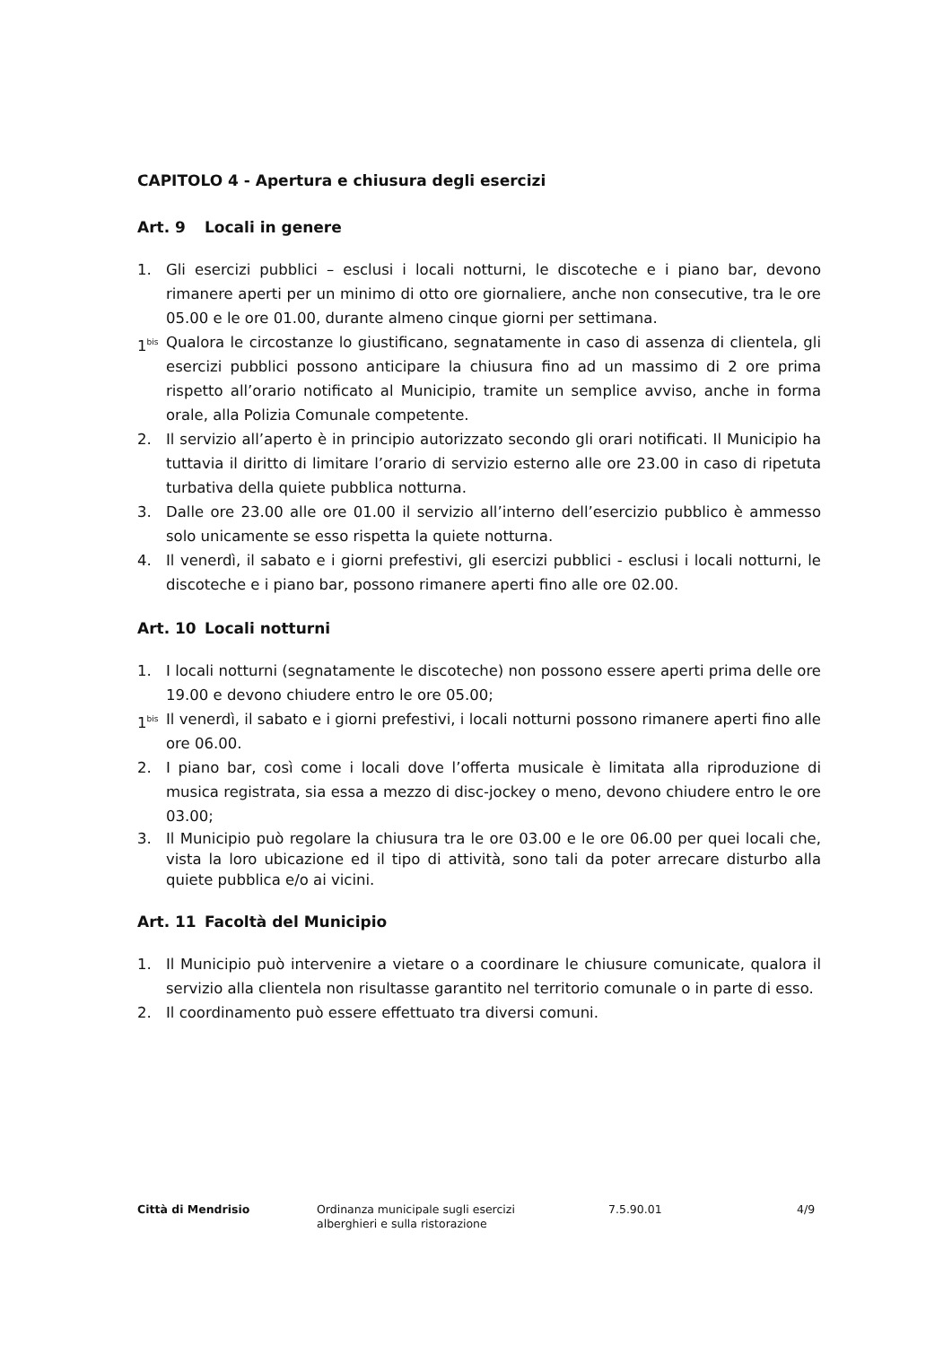CAPITOLO 4 - Apertura e chiusura degli esercizi
Art. 9 Locali in genere
1. Gli esercizi pubblici – esclusi i locali notturni, le discoteche e i piano bar, devono rimanere aperti per un minimo di otto ore giornaliere, anche non consecutive, tra le ore 05.00 e le ore 01.00, durante almeno cinque giorni per settimana.
1<sup>bis</sup>
Qualora le circostanze lo giustificano, segnatamente in caso di assenza di clientela, gli esercizi pubblici possono anticipare la chiusura fino ad un massimo di 2 ore prima rispetto all’orario notificato al Municipio, tramite un semplice avviso, anche in forma orale, alla Polizia Comunale competente.
2. Il servizio all’aperto è in principio autorizzato secondo gli orari notificati. Il Municipio ha tuttavia il diritto di limitare l’orario di servizio esterno alle ore 23.00 in caso di ripetuta turbativa della quiete pubblica notturna.
3. Dalle ore 23.00 alle ore 01.00 il servizio all’interno dell’esercizio pubblico è ammesso solo unicamente se esso rispetta la quiete notturna.
4. Il venerdì, il sabato e i giorni prefestivi, gli esercizi pubblici - esclusi i locali notturni, le discoteche e i piano bar, possono rimanere aperti fino alle ore 02.00.
Art. 10 Locali notturni
1. I locali notturni (segnatamente le discoteche) non possono essere aperti prima delle ore 19.00 e devono chiudere entro le ore 05.00;
1<sup>bis</sup>
Il venerdì, il sabato e i giorni prefestivi, i locali notturni possono rimanere aperti fino alle ore 06.00.
2. I piano bar, così come i locali dove l’offerta musicale è limitata alla riproduzione di musica registrata, sia essa a mezzo di disc-jockey o meno, devono chiudere entro le ore 03.00;
3. Il Municipio può regolare la chiusura tra le ore 03.00 e le ore 06.00 per quei locali che, vista la loro ubicazione ed il tipo di attività, sono tali da poter arrecare disturbo alla quiete pubblica e/o ai vicini.
Art. 11 Facoltà del Municipio
1. Il Municipio può intervenire a vietare o a coordinare le chiusure comunicate, qualora il servizio alla clientela non risultasse garantito nel territorio comunale o in parte di esso.
2. Il coordinamento può essere effettuato tra diversi comuni.
Città di Mendrisio Ordinanza municipale sugli esercizi
alberghieri e sulla ristorazione
7.5.90.01 4/9